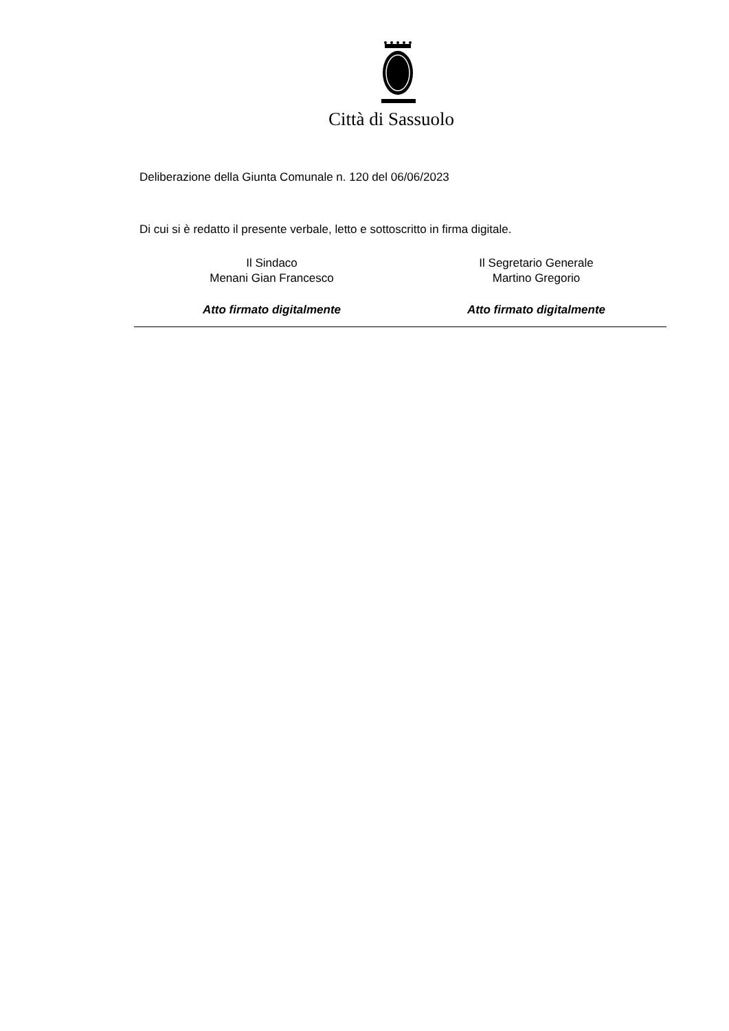Città di Sassuolo
Deliberazione della Giunta Comunale n. 120 del 06/06/2023
Di cui si è redatto il presente verbale, letto e sottoscritto in firma digitale.
Il Sindaco
Menani Gian Francesco
Atto firmato digitalmente
Il Segretario Generale
Martino Gregorio
Atto firmato digitalmente